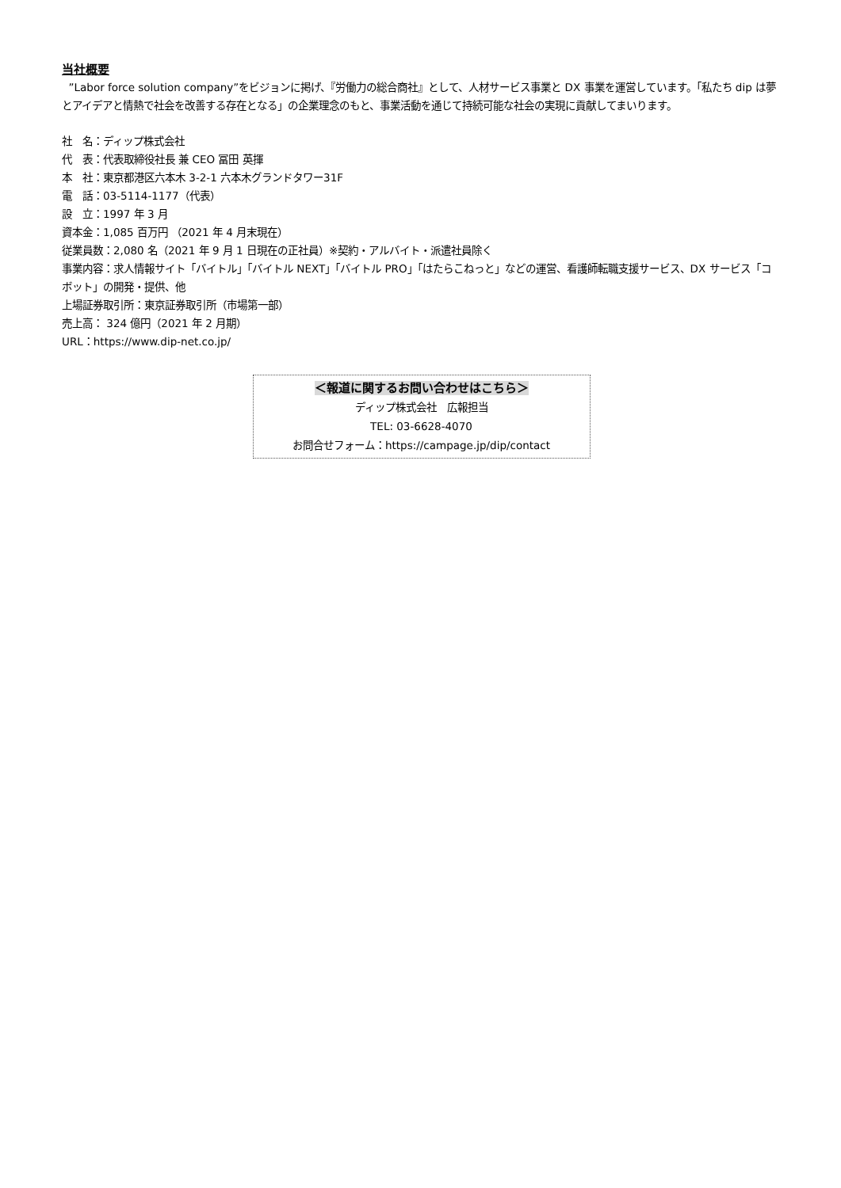当社概要
”Labor force solution company”をビジョンに掲げ、『労働力の総合商社』として、人材サービス事業と DX 事業を運営しています。「私たち dip は夢とアイデアと情熱で社会を改善する存在となる」の企業理念のもと、事業活動を通じて持続可能な社会の実現に貢献してまいります。
社　名：ディップ株式会社
代　表：代表取締役社長 兼 CEO 冨田 英揮
本　社：東京都港区六本木 3-2-1 六本木グランドタワー31F
電　話：03-5114-1177（代表）
設　立：1997 年 3 月
資本金：1,085 百万円 （2021 年 4 月末現在）
従業員数：2,080 名（2021 年 9 月 1 日現在の正社員）※契約・アルバイト・派遣社員除く
事業内容：求人情報サイト「バイトル」「バイトル NEXT」「バイトル PRO」「はたらこねっと」などの運営、看護師転職支援サービス、DX サービス「コボット」の開発・提供、他
上場証券取引所：東京証券取引所（市場第一部）
売上高： 324 億円（2021 年 2 月期）
URL：https://www.dip-net.co.jp/
＜報道に関するお問い合わせはこちら＞
ディップ株式会社　広報担当
TEL: 03-6628-4070
お問合せフォーム：https://campage.jp/dip/contact